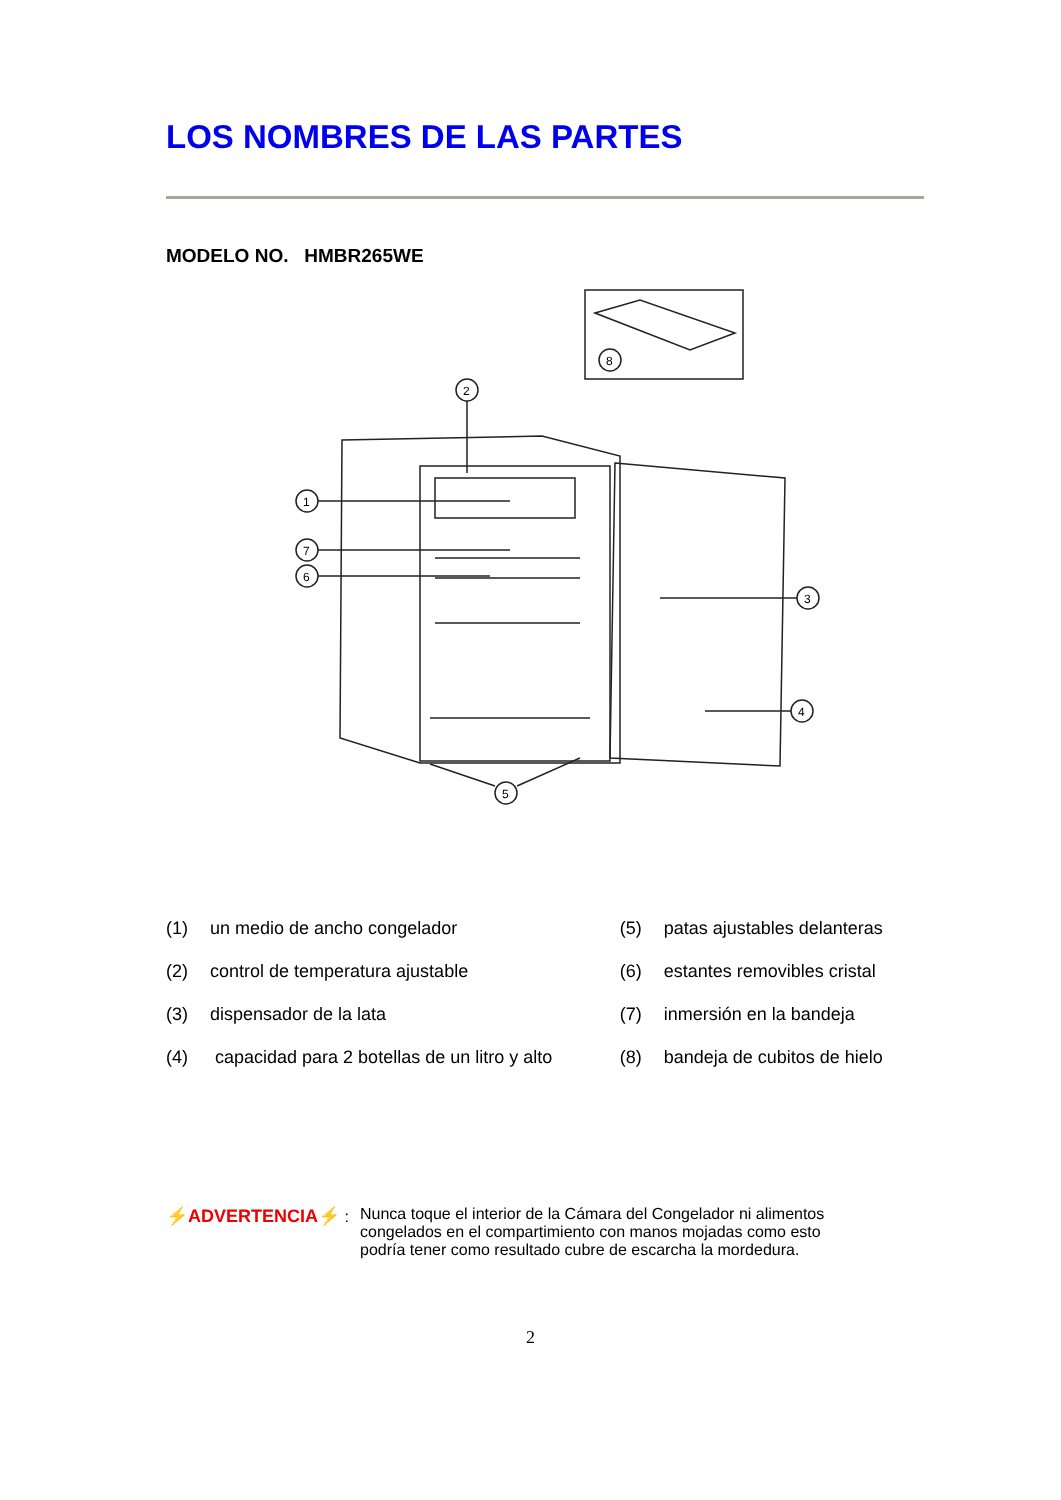LOS NOMBRES DE LAS PARTES
MODELO NO. HMBR265WE
8
1
7
6
2
3
4
5
| (1) | un medio de ancho congelador | (5) | patas ajustables delanteras |
| (2) | control de temperatura ajustable | (6) | estantes removibles cristal |
| (3) | dispensador de la lata | (7) | inmersión en la bandeja |
| (4) | capacidad para 2 botellas de un litro y alto | (8) | bandeja de cubitos de hielo |
⚡ADVERTENCIA⚡ : Nunca toque el interior de la Cámara del Congelador ni alimentos
congelados en el compartimiento con manos mojadas como esto
podría tener como resultado cubre de escarcha la mordedura.
2